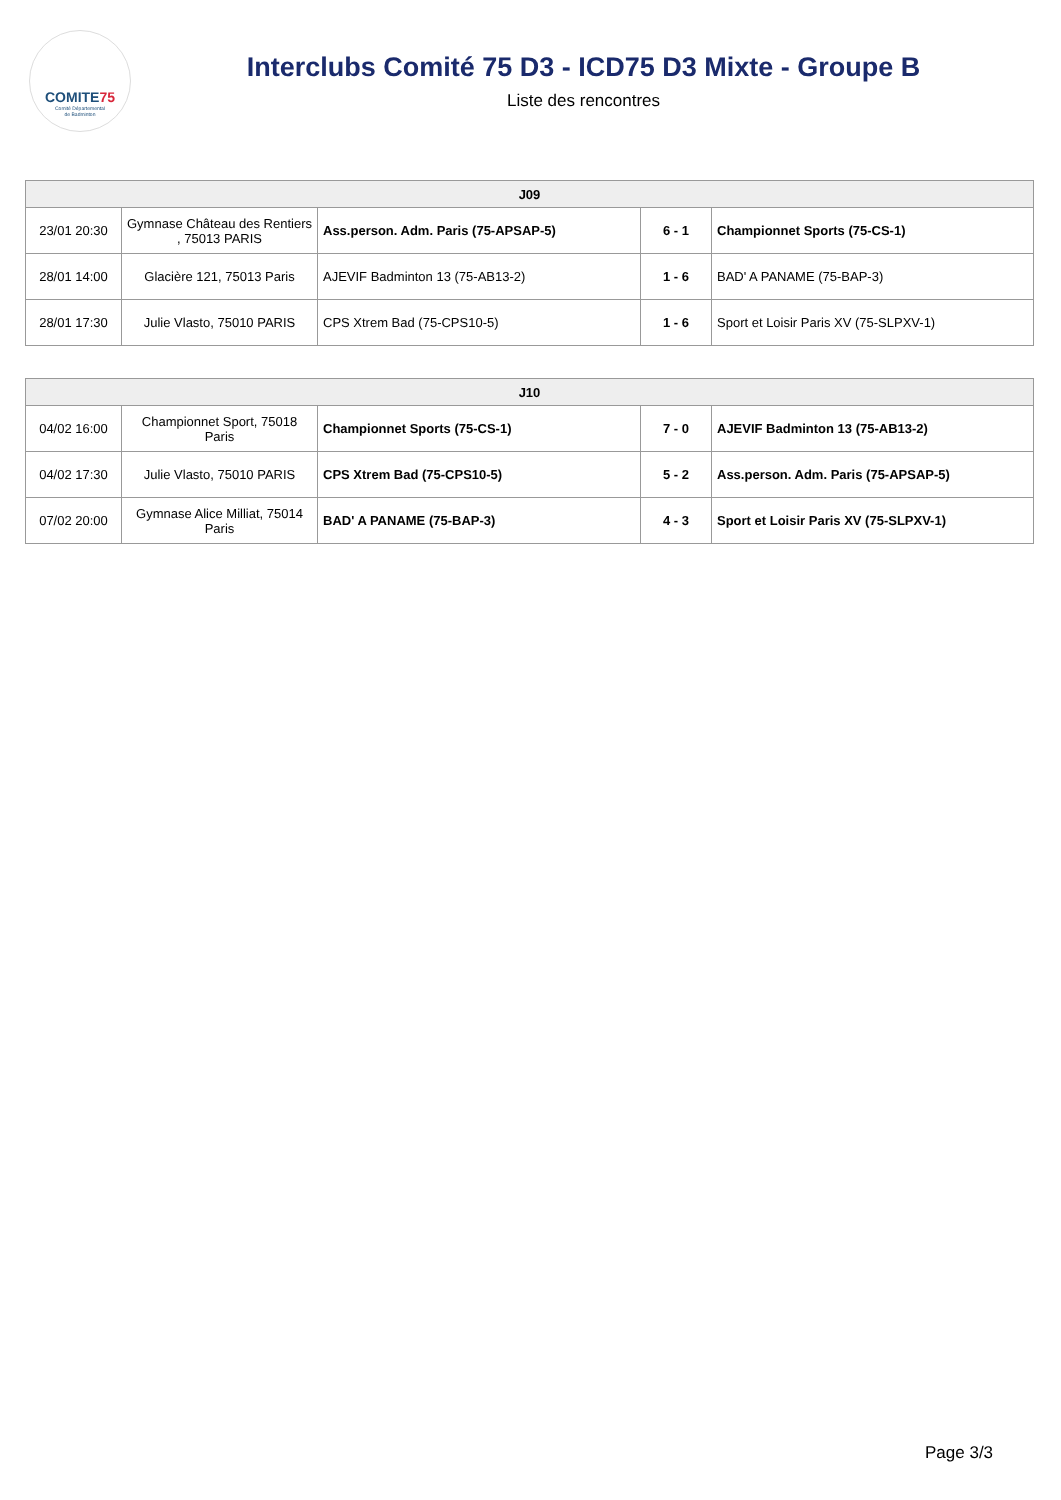COMITE75
Comité Départemental
de Badminton
Interclubs Comité 75 D3 - ICD75 D3 Mixte - Groupe B
Liste des rencontres
| J09 | | | | |
| --- | --- | --- | --- | --- |
| 23/01 20:30 | Gymnase Château des Rentiers , 75013 PARIS | Ass.person. Adm. Paris (75-APSAP-5) | 6 - 1 | Championnet Sports (75-CS-1) |
| 28/01 14:00 | Glacière 121, 75013 Paris | AJEVIF Badminton 13 (75-AB13-2) | 1 - 6 | BAD' A PANAME (75-BAP-3) |
| 28/01 17:30 | Julie Vlasto, 75010 PARIS | CPS Xtrem Bad (75-CPS10-5) | 1 - 6 | Sport et Loisir Paris XV (75-SLPXV-1) |
| J10 | | | | |
| --- | --- | --- | --- | --- |
| 04/02 16:00 | Championnet Sport, 75018 Paris | Championnet Sports (75-CS-1) | 7 - 0 | AJEVIF Badminton 13 (75-AB13-2) |
| 04/02 17:30 | Julie Vlasto, 75010 PARIS | CPS Xtrem Bad (75-CPS10-5) | 5 - 2 | Ass.person. Adm. Paris (75-APSAP-5) |
| 07/02 20:00 | Gymnase Alice Milliat, 75014 Paris | BAD' A PANAME (75-BAP-3) | 4 - 3 | Sport et Loisir Paris XV (75-SLPXV-1) |
Page 3/3